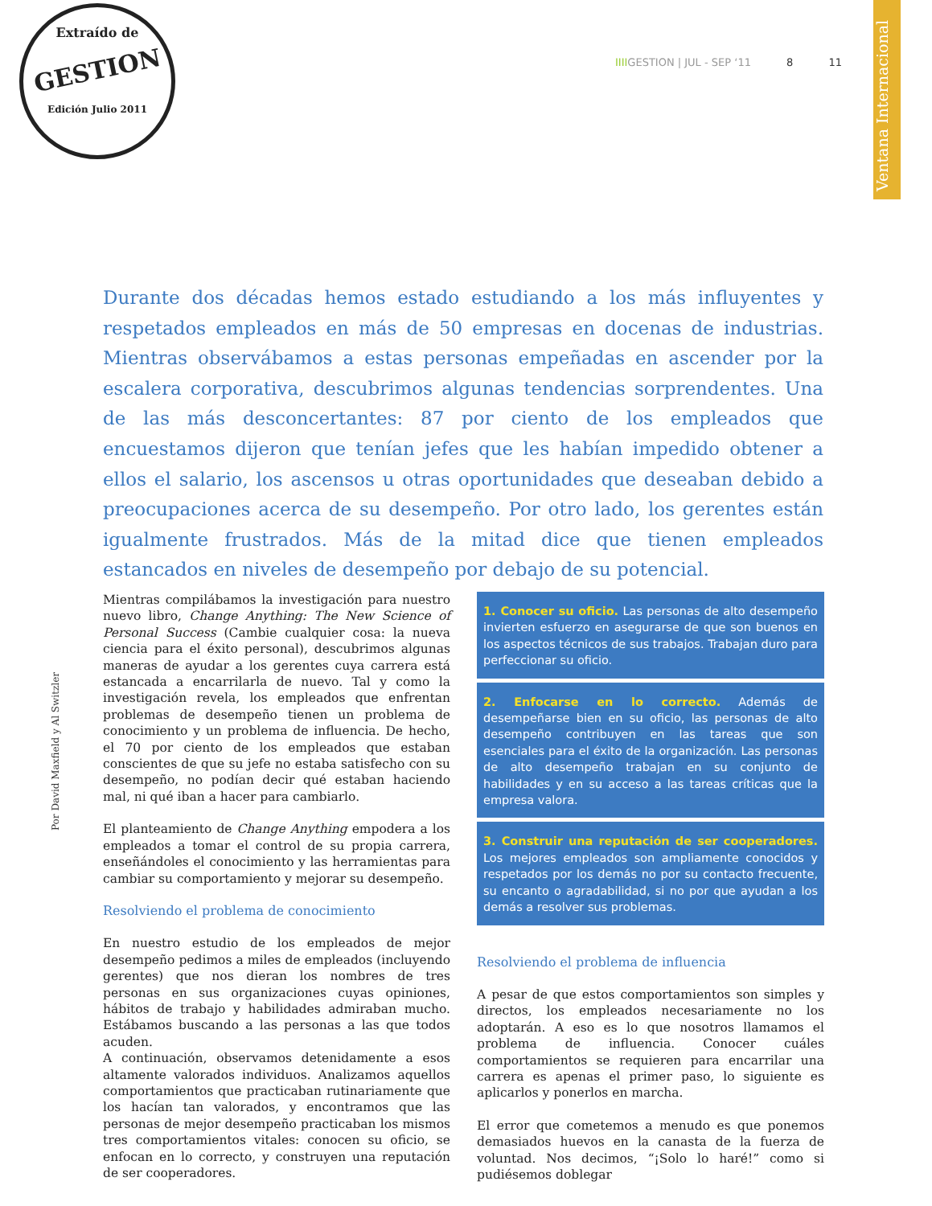Extraído de
GESTION
Edición Julio 2011
IIIIGESTION | JUL - SEP ‘11 8 11
Ventana Internacional
Durante dos décadas hemos estado estudiando a los más influyentes y respetados empleados en más de 50 empresas en docenas de industrias. Mientras observábamos a estas personas empeñadas en ascender por la escalera corporativa, descubrimos algunas tendencias sorprendentes. Una de las más desconcertantes: 87 por ciento de los empleados que encuestamos dijeron que tenían jefes que les habían impedido obtener a ellos el salario, los ascensos u otras oportunidades que deseaban debido a preocupaciones acerca de su desempeño. Por otro lado, los gerentes están igualmente frustrados. Más de la mitad dice que tienen empleados estancados en niveles de desempeño por debajo de su potencial.
Por David Maxfield y Al Switzler
Mientras compilábamos la investigación para nuestro nuevo libro, Change Anything: The New Science of Personal Success (Cambie cualquier cosa: la nueva ciencia para el éxito personal), descubrimos algunas maneras de ayudar a los gerentes cuya carrera está estancada a encarrilarla de nuevo. Tal y como la investigación revela, los empleados que enfrentan problemas de desempeño tienen un problema de conocimiento y un problema de influencia. De hecho, el 70 por ciento de los empleados que estaban conscientes de que su jefe no estaba satisfecho con su desempeño, no podían decir qué estaban haciendo mal, ni qué iban a hacer para cambiarlo.
El planteamiento de Change Anything empodera a los empleados a tomar el control de su propia carrera, enseñándoles el conocimiento y las herramientas para cambiar su comportamiento y mejorar su desempeño.
Resolviendo el problema de conocimiento
En nuestro estudio de los empleados de mejor desempeño pedimos a miles de empleados (incluyendo gerentes) que nos dieran los nombres de tres personas en sus organizaciones cuyas opiniones, hábitos de trabajo y habilidades admiraban mucho. Estábamos buscando a las personas a las que todos acuden.
A continuación, observamos detenidamente a esos altamente valorados individuos. Analizamos aquellos comportamientos que practicaban rutinariamente que los hacían tan valorados, y encontramos que las personas de mejor desempeño practicaban los mismos tres comportamientos vitales: conocen su oficio, se enfocan en lo correcto, y construyen una reputación de ser cooperadores.
1. Conocer su oficio. Las personas de alto desempeño invierten esfuerzo en asegurarse de que son buenos en los aspectos técnicos de sus trabajos. Trabajan duro para perfeccionar su oficio.
2. Enfocarse en lo correcto. Además de desempeñarse bien en su oficio, las personas de alto desempeño contribuyen en las tareas que son esenciales para el éxito de la organización. Las personas de alto desempeño trabajan en su conjunto de habilidades y en su acceso a las tareas críticas que la empresa valora.
3. Construir una reputación de ser cooperadores. Los mejores empleados son ampliamente conocidos y respetados por los demás no por su contacto frecuente, su encanto o agradabilidad, si no por que ayudan a los demás a resolver sus problemas.
Resolviendo el problema de influencia
A pesar de que estos comportamientos son simples y directos, los empleados necesariamente no los adoptarán. A eso es lo que nosotros llamamos el problema de influencia. Conocer cuáles comportamientos se requieren para encarrilar una carrera es apenas el primer paso, lo siguiente es aplicarlos y ponerlos en marcha.
El error que cometemos a menudo es que ponemos demasiados huevos en la canasta de la fuerza de voluntad. Nos decimos, “¡Solo lo haré!” como si pudiésemos doblegar